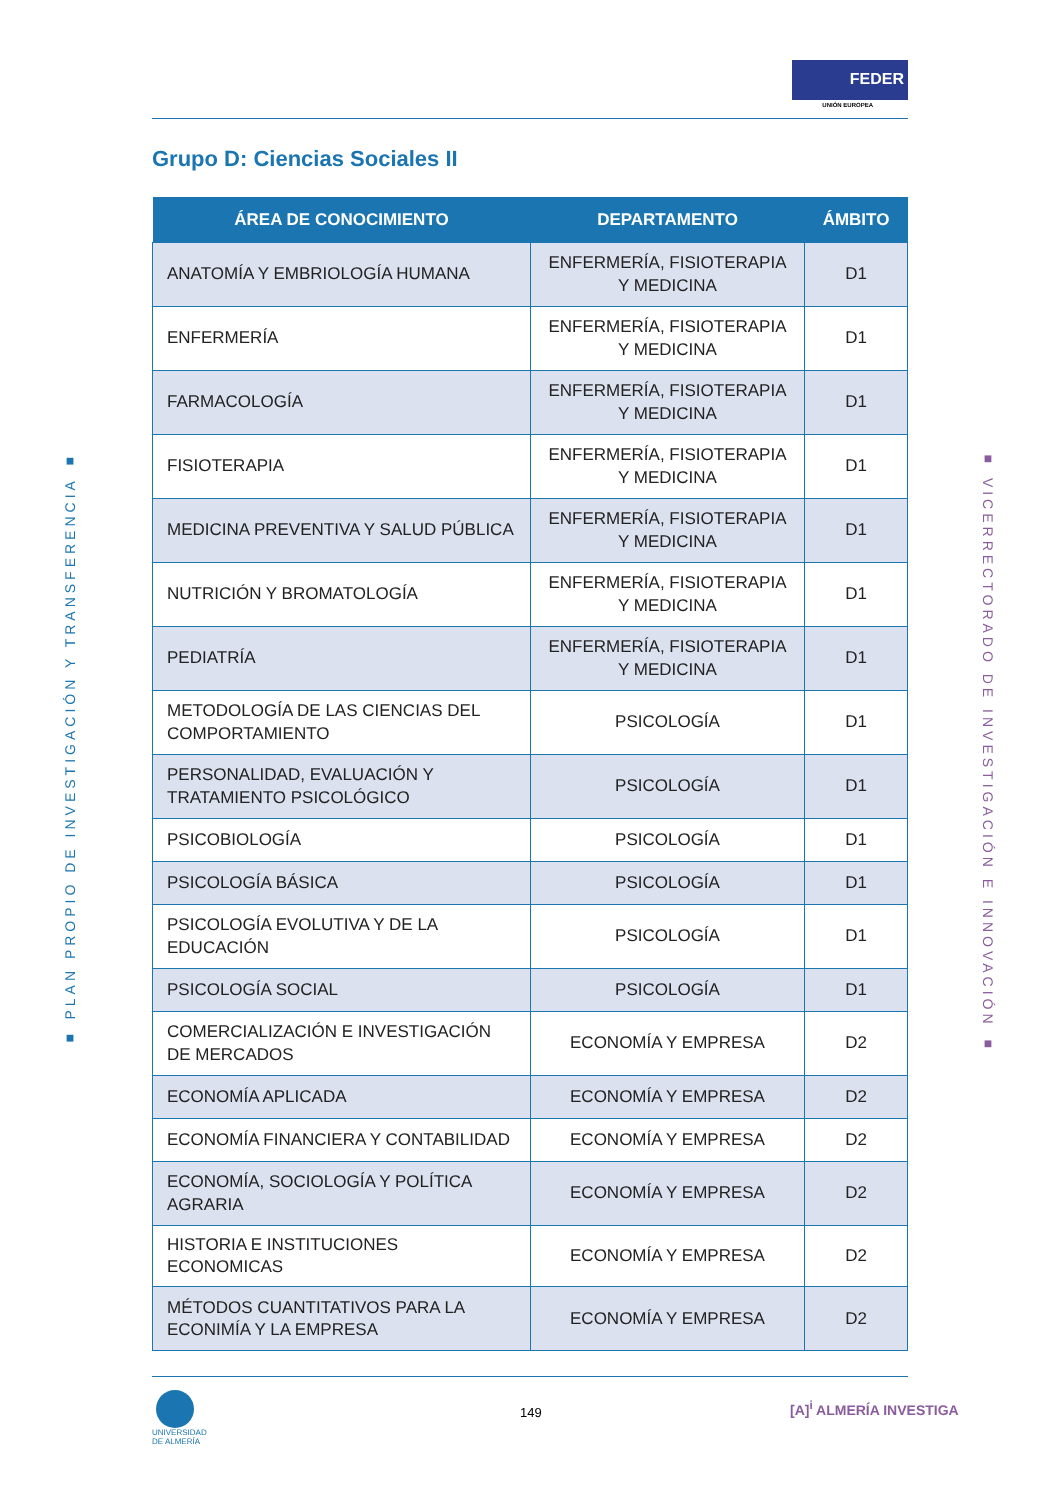FEDER
UNIÓN EUROPEA
Grupo D: Ciencias Sociales II
■ PLAN PROPIO DE INVESTIGACIÓN Y TRANSFERENCIA ■
■ VICERRECTORADO DE INVESTIGACIÓN E INNOVACIÓN ■
| ÁREA DE CONOCIMIENTO | DEPARTAMENTO | ÁMBITO |
| --- | --- | --- |
| ANATOMÍA Y EMBRIOLOGÍA HUMANA | ENFERMERÍA, FISIOTERAPIA Y MEDICINA | D1 |
| ENFERMERÍA | ENFERMERÍA, FISIOTERAPIA Y MEDICINA | D1 |
| FARMACOLOGÍA | ENFERMERÍA, FISIOTERAPIA Y MEDICINA | D1 |
| FISIOTERAPIA | ENFERMERÍA, FISIOTERAPIA Y MEDICINA | D1 |
| MEDICINA PREVENTIVA Y SALUD PÚBLICA | ENFERMERÍA, FISIOTERAPIA Y MEDICINA | D1 |
| NUTRICIÓN Y BROMATOLOGÍA | ENFERMERÍA, FISIOTERAPIA Y MEDICINA | D1 |
| PEDIATRÍA | ENFERMERÍA, FISIOTERAPIA Y MEDICINA | D1 |
| METODOLOGÍA DE LAS CIENCIAS DEL COMPORTAMIENTO | PSICOLOGÍA | D1 |
| PERSONALIDAD, EVALUACIÓN Y TRATAMIENTO PSICOLÓGICO | PSICOLOGÍA | D1 |
| PSICOBIOLOGÍA | PSICOLOGÍA | D1 |
| PSICOLOGÍA BÁSICA | PSICOLOGÍA | D1 |
| PSICOLOGÍA EVOLUTIVA Y DE LA EDUCACIÓN | PSICOLOGÍA | D1 |
| PSICOLOGÍA SOCIAL | PSICOLOGÍA | D1 |
| COMERCIALIZACIÓN E INVESTIGACIÓN DE MERCADOS | ECONOMÍA Y EMPRESA | D2 |
| ECONOMÍA APLICADA | ECONOMÍA Y EMPRESA | D2 |
| ECONOMÍA FINANCIERA Y CONTABILIDAD | ECONOMÍA Y EMPRESA | D2 |
| ECONOMÍA, SOCIOLOGÍA Y POLÍTICA AGRARIA | ECONOMÍA Y EMPRESA | D2 |
| HISTORIA E INSTITUCIONES ECONOMICAS | ECONOMÍA Y EMPRESA | D2 |
| MÉTODOS CUANTITATIVOS PARA LA ECONIMÍA Y LA EMPRESA | ECONOMÍA Y EMPRESA | D2 |
UNIVERSIDAD
DE ALMERÍA
149 [A]<sup>i</sup> ALMERÍA INVESTIGA